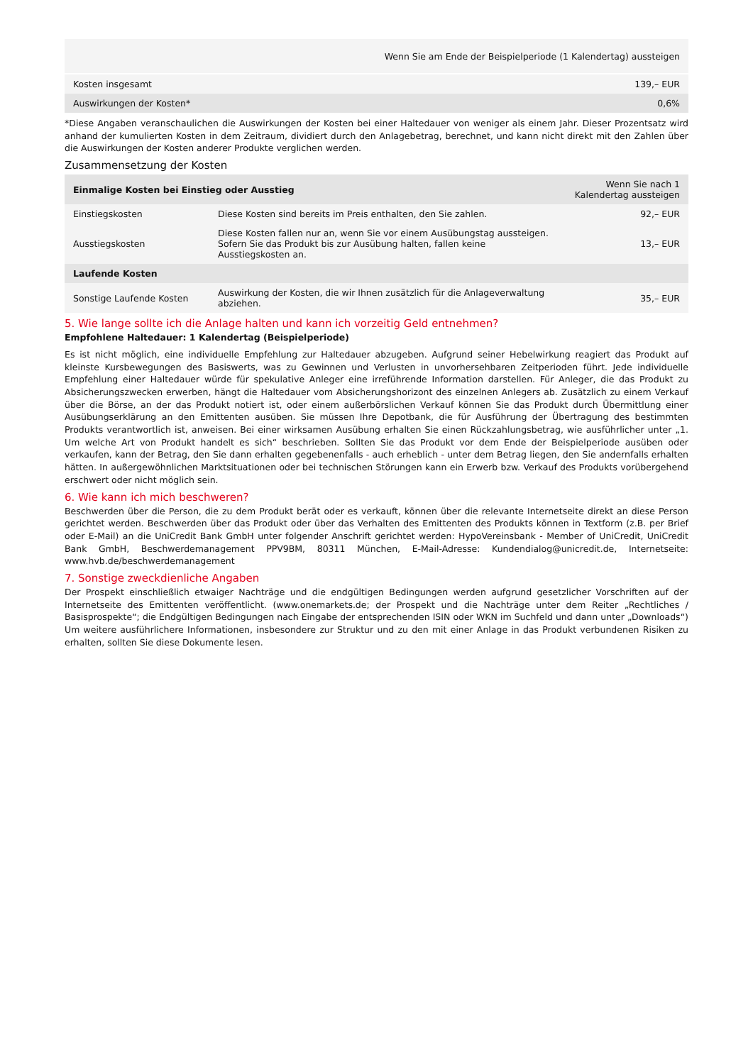| | Wenn Sie am Ende der Beispielperiode (1 Kalendertag) aussteigen |
| --- | --- |
| Kosten insgesamt | 139,– EUR |
| Auswirkungen der Kosten* | 0,6% |
*Diese Angaben veranschaulichen die Auswirkungen der Kosten bei einer Haltedauer von weniger als einem Jahr. Dieser Prozentsatz wird anhand der kumulierten Kosten in dem Zeitraum, dividiert durch den Anlagebetrag, berechnet, und kann nicht direkt mit den Zahlen über die Auswirkungen der Kosten anderer Produkte verglichen werden.
Zusammensetzung der Kosten
| Einmalige Kosten bei Einstieg oder Ausstieg | | Wenn Sie nach 1 Kalendertag aussteigen |
| --- | --- | --- |
| Einstiegskosten | Diese Kosten sind bereits im Preis enthalten, den Sie zahlen. | 92,– EUR |
| Ausstiegskosten | Diese Kosten fallen nur an, wenn Sie vor einem Ausübungstag aussteigen. Sofern Sie das Produkt bis zur Ausübung halten, fallen keine Ausstiegskosten an. | 13,– EUR |
| Laufende Kosten | | |
| Sonstige Laufende Kosten | Auswirkung der Kosten, die wir Ihnen zusätzlich für die Anlageverwaltung abziehen. | 35,– EUR |
5. Wie lange sollte ich die Anlage halten und kann ich vorzeitig Geld entnehmen?
Empfohlene Haltedauer: 1 Kalendertag (Beispielperiode)
Es ist nicht möglich, eine individuelle Empfehlung zur Haltedauer abzugeben. Aufgrund seiner Hebelwirkung reagiert das Produkt auf kleinste Kursbewegungen des Basiswerts, was zu Gewinnen und Verlusten in unvorhersehbaren Zeitperioden führt. Jede individuelle Empfehlung einer Haltedauer würde für spekulative Anleger eine irreführende Information darstellen. Für Anleger, die das Produkt zu Absicherungszwecken erwerben, hängt die Haltedauer vom Absicherungshorizont des einzelnen Anlegers ab. Zusätzlich zu einem Verkauf über die Börse, an der das Produkt notiert ist, oder einem außerbörslichen Verkauf können Sie das Produkt durch Übermittlung einer Ausübungserklärung an den Emittenten ausüben. Sie müssen Ihre Depotbank, die für Ausführung der Übertragung des bestimmten Produkts verantwortlich ist, anweisen. Bei einer wirksamen Ausübung erhalten Sie einen Rückzahlungsbetrag, wie ausführlicher unter „1. Um welche Art von Produkt handelt es sich“ beschrieben. Sollten Sie das Produkt vor dem Ende der Beispielperiode ausüben oder verkaufen, kann der Betrag, den Sie dann erhalten gegebenenfalls - auch erheblich - unter dem Betrag liegen, den Sie andernfalls erhalten hätten. In außergewöhnlichen Marktsituationen oder bei technischen Störungen kann ein Erwerb bzw. Verkauf des Produkts vorübergehend erschwert oder nicht möglich sein.
6. Wie kann ich mich beschweren?
Beschwerden über die Person, die zu dem Produkt berät oder es verkauft, können über die relevante Internetseite direkt an diese Person gerichtet werden. Beschwerden über das Produkt oder über das Verhalten des Emittenten des Produkts können in Textform (z.B. per Brief oder E-Mail) an die UniCredit Bank GmbH unter folgender Anschrift gerichtet werden: HypoVereinsbank - Member of UniCredit, UniCredit Bank GmbH, Beschwerdemanagement PPV9BM, 80311 München, E-Mail-Adresse: Kundendialog@unicredit.de, Internetseite: www.hvb.de/beschwerdemanagement
7. Sonstige zweckdienliche Angaben
Der Prospekt einschließlich etwaiger Nachträge und die endgültigen Bedingungen werden aufgrund gesetzlicher Vorschriften auf der Internetseite des Emittenten veröffentlicht. (www.onemarkets.de; der Prospekt und die Nachträge unter dem Reiter „Rechtliches / Basisprospekte“; die Endgültigen Bedingungen nach Eingabe der entsprechenden ISIN oder WKN im Suchfeld und dann unter „Downloads“) Um weitere ausführlichere Informationen, insbesondere zur Struktur und zu den mit einer Anlage in das Produkt verbundenen Risiken zu erhalten, sollten Sie diese Dokumente lesen.